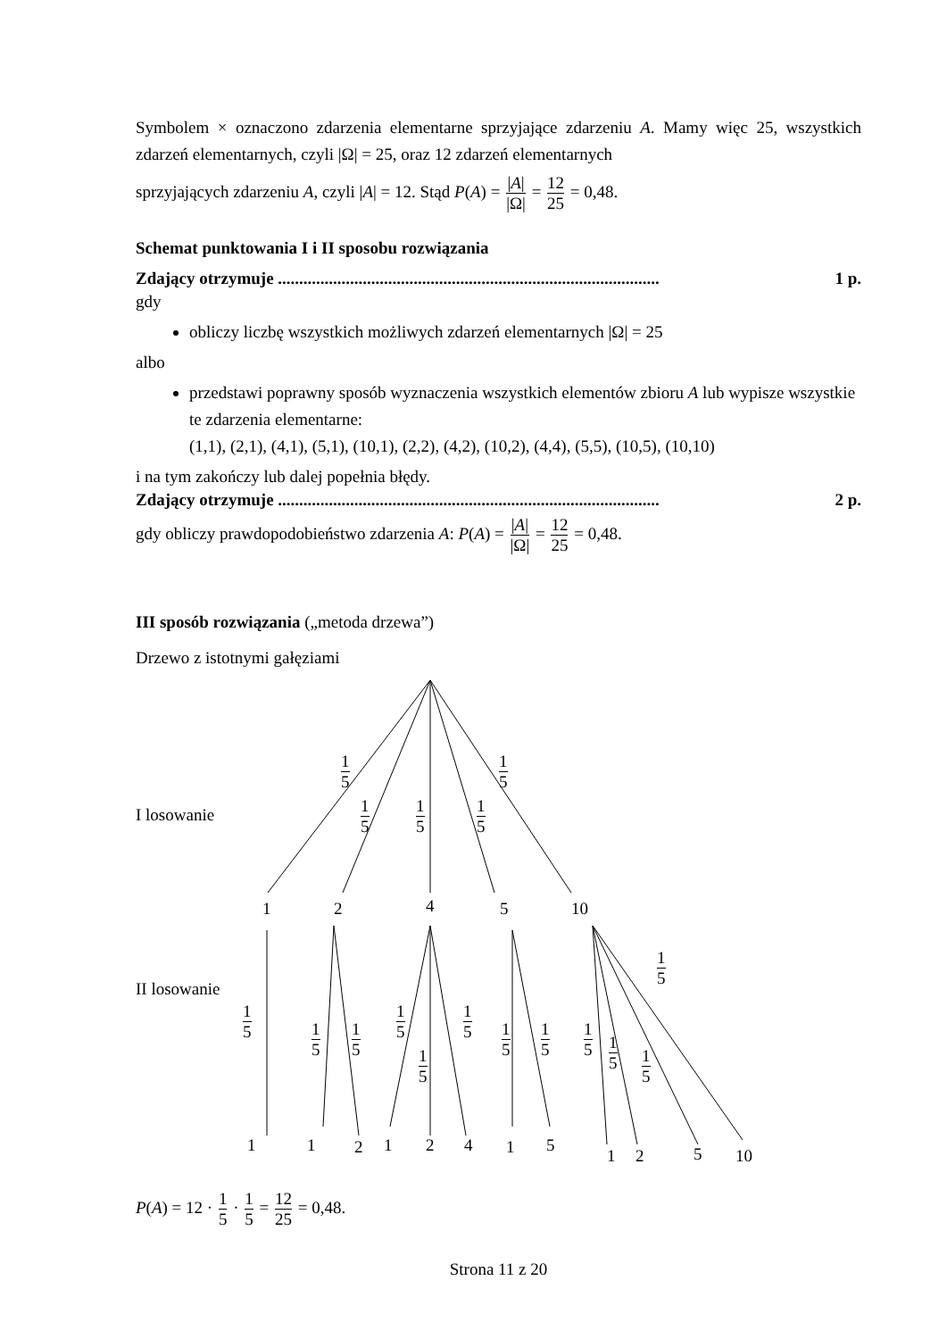Symbolem × oznaczono zdarzenia elementarne sprzyjające zdarzeniu A. Mamy więc 25, wszystkich zdarzeń elementarnych, czyli |Ω| = 25, oraz 12 zdarzeń elementarnych
sprzyjających zdarzeniu A, czyli |A| = 12. Stąd P(A) = |A| |Ω| = 12 25 = 0,48.
Schemat punktowania I i II sposobu rozwiązania
Zdający otrzymuje .......................................................................................... 1 p.
gdy
obliczy liczbę wszystkich możliwych zdarzeń elementarnych |Ω| = 25
albo
przedstawi poprawny sposób wyznaczenia wszystkich elementów zbioru A lub wypisze wszystkie te zdarzenia elementarne:
(1,1), (2,1), (4,1), (5,1), (10,1), (2,2), (4,2), (10,2), (4,4), (5,5), (10,5), (10,10)
i na tym zakończy lub dalej popełnia błędy.
Zdający otrzymuje .......................................................................................... 2 p.
gdy obliczy prawdopodobieństwo zdarzenia A: P(A) = |A| |Ω| = 12 25 = 0,48.
III sposób rozwiązania („metoda drzewa”)
Drzewo z istotnymi gałęziami
I losowanie
II losowanie
1 5 1 5
1 5 1 5 1 5
1 2 4 5 10
1 5
1 5 1 5
1 5
1 5
1 5
1 5 1 5 1 5
1 5
1 5
1 5
1 1 2 1 2 4 1 5
1 2 5 10
P(A) = 12 · 1 5 · 1 5 = 12 25 = 0,48.
Strona 11 z 20